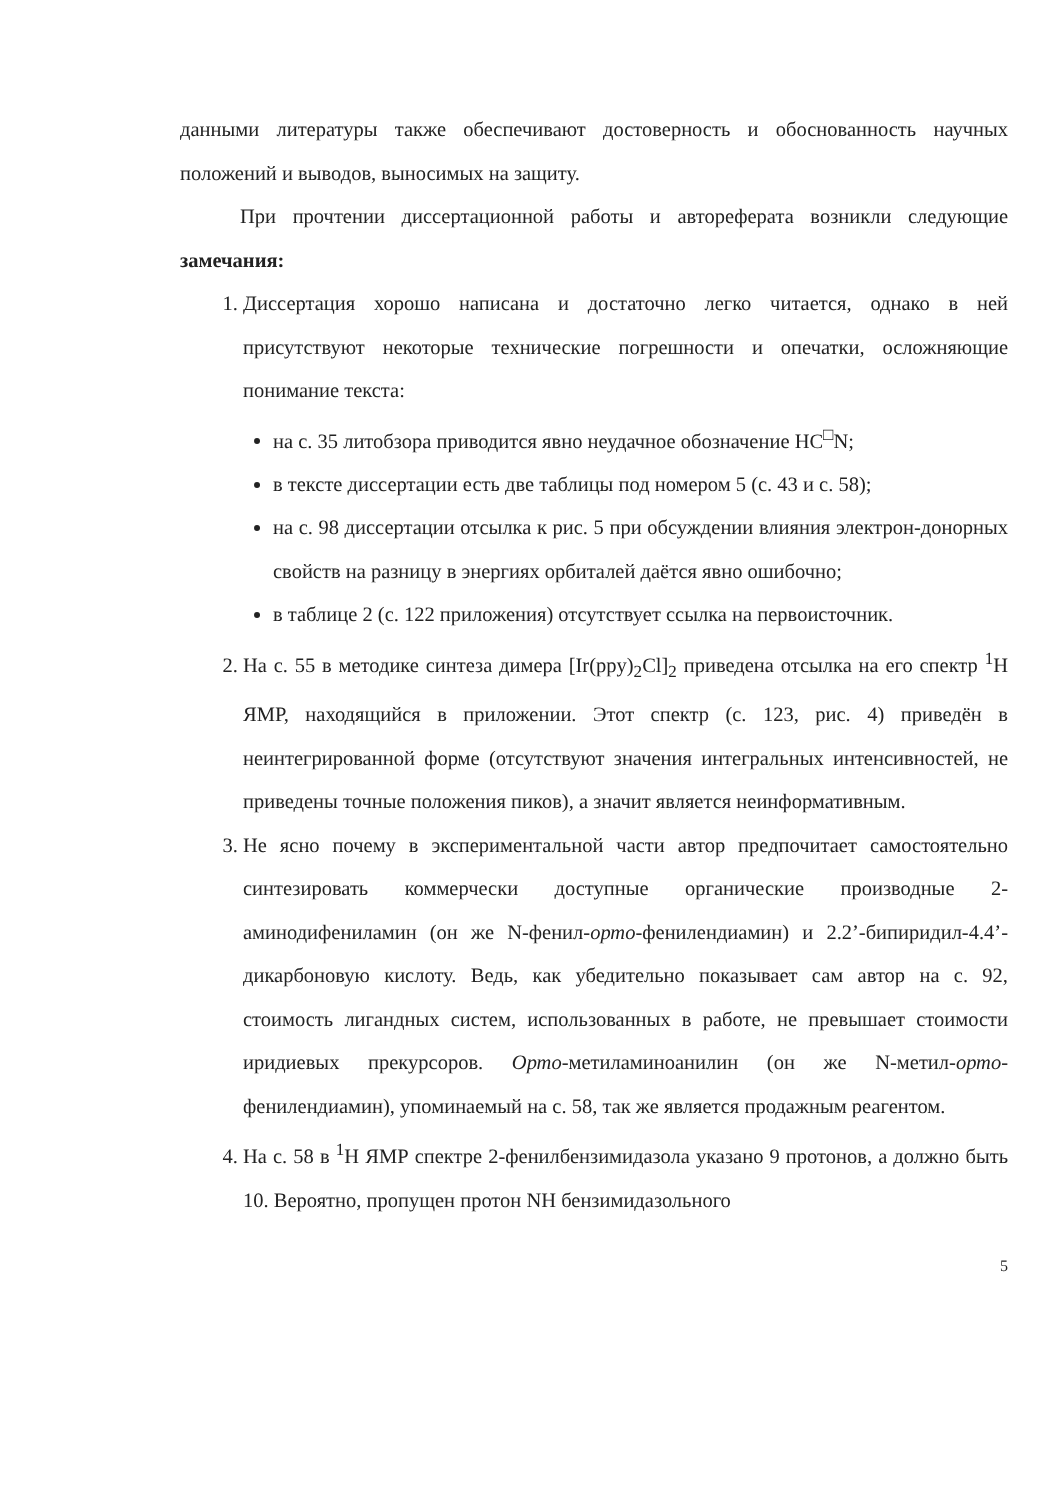данными литературы также обеспечивают достоверность и обоснованность научных положений и выводов, выносимых на защиту.
При прочтении диссертационной работы и автореферата возникли следующие замечания:
1. Диссертация хорошо написана и достаточно легко читается, однако в ней присутствуют некоторые технические погрешности и опечатки, осложняющие понимание текста:
на с. 35 литобзора приводится явно неудачное обозначение HC<sup>□</sup>N;
в тексте диссертации есть две таблицы под номером 5 (с. 43 и с. 58);
на с. 98 диссертации отсылка к рис. 5 при обсуждении влияния электрон-донорных свойств на разницу в энергиях орбиталей даётся явно ошибочно;
в таблице 2 (с. 122 приложения) отсутствует ссылка на первоисточник.
2. На с. 55 в методике синтеза димера [Ir(ppy)<sub>2</sub>Cl]<sub>2</sub> приведена отсылка на его спектр <sup>1</sup>H ЯМР, находящийся в приложении. Этот спектр (с. 123, рис. 4) приведён в неинтегрированной форме (отсутствуют значения интегральных интенсивностей, не приведены точные положения пиков), а значит является неинформативным.
3. Не ясно почему в экспериментальной части автор предпочитает самостоятельно синтезировать коммерчески доступные органические производные 2-аминодифениламин (он же N-фенил-орто-фенилендиамин) и 2.2’-бипиридил-4.4’-дикарбоновую кислоту. Ведь, как убедительно показывает сам автор на с. 92, стоимость лигандных систем, использованных в работе, не превышает стоимости иридиевых прекурсоров. Орто-метиламиноанилин (он же N-метил-орто-фенилендиамин), упоминаемый на с. 58, так же является продажным реагентом.
4. На с. 58 в <sup>1</sup>H ЯМР спектре 2-фенилбензимидазола указано 9 протонов, а должно быть 10. Вероятно, пропущен протон NH бензимидазольного
5